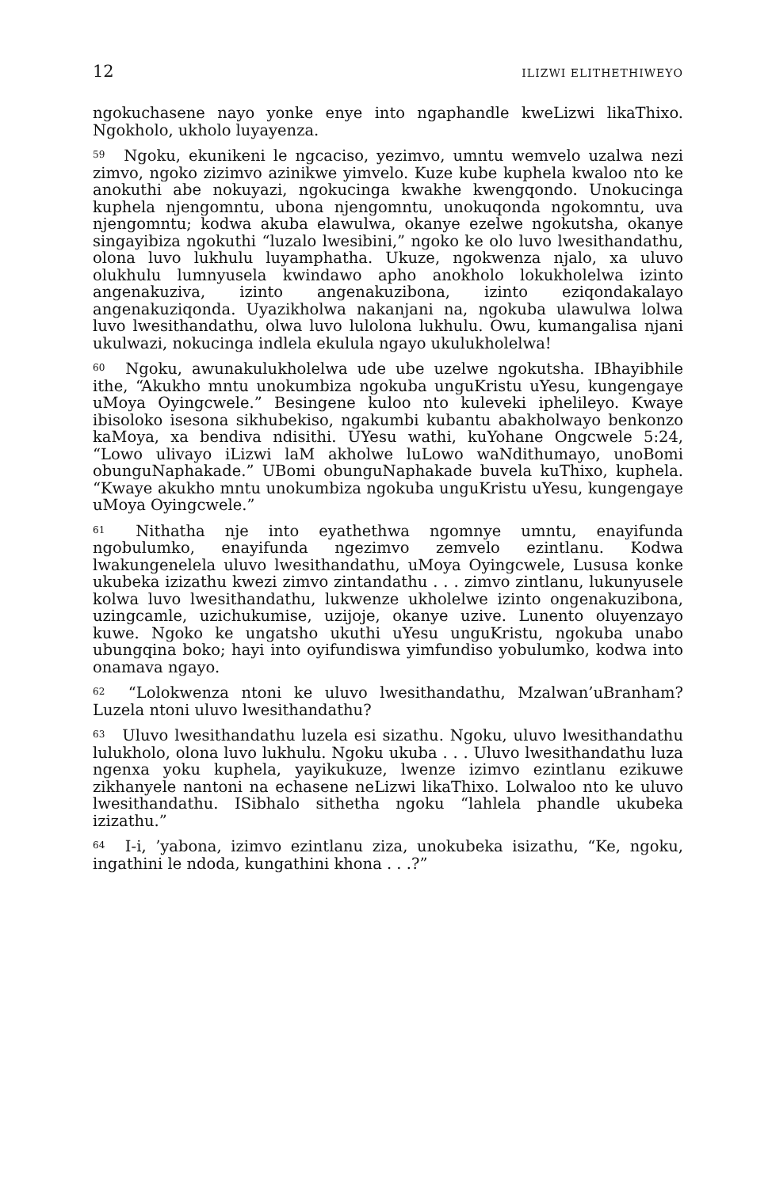12 ILIZWI ELITHETHIWEYO
ngokuchasene nayo yonke enye into ngaphandle kweLizwi likaThixo. Ngokholo, ukholo luyayenza.
<sup>59</sup> Ngoku, ekunikeni le ngcaciso, yezimvo, umntu wemvelo uzalwa nezi zimvo, ngoko zizimvo azinikwe yimvelo. Kuze kube kuphela kwaloo nto ke anokuthi abe nokuyazi, ngokucinga kwakhe kwengqondo. Unokucinga kuphela njengomntu, ubona njengomntu, unokuqonda ngokomntu, uva njengomntu; kodwa akuba elawulwa, okanye ezelwe ngokutsha, okanye singayibiza ngokuthi “luzalo lwesibini,” ngoko ke olo luvo lwesithandathu, olona luvo lukhulu luyamphatha. Ukuze, ngokwenza njalo, xa uluvo olukhulu lumnyusela kwindawo apho anokholo lokukholelwa izinto angenakuziva, izinto angenakuzibona, izinto eziqondakalayo angenakuziqonda. Uyazikholwa nakanjani na, ngokuba ulawulwa lolwa luvo lwesithandathu, olwa luvo lulolona lukhulu. Owu, kumangalisa njani ukulwazi, nokucinga indlela ekulula ngayo ukulukholelwa!
<sup>60</sup> Ngoku, awunakulukholelwa ude ube uzelwe ngokutsha. IBhayibhile ithe, “Akukho mntu unokumbiza ngokuba unguKristu uYesu, kungengaye uMoya Oyingcwele.” Besingene kuloo nto kuleveki iphelileyo. Kwaye ibisoloko isesona sikhubekiso, ngakumbi kubantu abakholwayo benkonzo kaMoya, xa bendiva ndisithi. UYesu wathi, kuYohane Ongcwele 5:24, “Lowo ulivayo iLizwi laM akholwe luLowo waNdithumayo, unoBomi obunguNaphakade.” UBomi obunguNaphakade buvela kuThixo, kuphela. “Kwaye akukho mntu unokumbiza ngokuba unguKristu uYesu, kungengaye uMoya Oyingcwele.”
<sup>61</sup> Nithatha nje into eyathethwa ngomnye umntu, enayifunda ngobulumko, enayifunda ngezimvo zemvelo ezintlanu. Kodwa lwakungenelela uluvo lwesithandathu, uMoya Oyingcwele, Lususa konke ukubeka izizathu kwezi zimvo zintandathu . . . zimvo zintlanu, lukunyusele kolwa luvo lwesithandathu, lukwenze ukholelwe izinto ongenakuzibona, uzingcamle, uzichukumise, uzijoje, okanye uzive. Lunento oluyenzayo kuwe. Ngoko ke ungatsho ukuthi uYesu unguKristu, ngokuba unabo ubungqina boko; hayi into oyifundiswa yimfundiso yobulumko, kodwa into onamava ngayo.
<sup>62</sup> “Lolokwenza ntoni ke uluvo lwesithandathu, Mzalwan’uBranham? Luzela ntoni uluvo lwesithandathu?
<sup>63</sup> Uluvo lwesithandathu luzela esi sizathu. Ngoku, uluvo lwesithandathu lulukholo, olona luvo lukhulu. Ngoku ukuba . . . Uluvo lwesithandathu luza ngenxa yoku kuphela, yayikukuze, lwenze izimvo ezintlanu ezikuwe zikhanyele nantoni na echasene neLizwi likaThixo. Lolwaloo nto ke uluvo lwesithandathu. ISibhalo sithetha ngoku “lahlela phandle ukubeka izizathu.”
<sup>64</sup> I-i, ’yabona, izimvo ezintlanu ziza, unokubeka isizathu, “Ke, ngoku, ingathini le ndoda, kungathini khona . . .?”